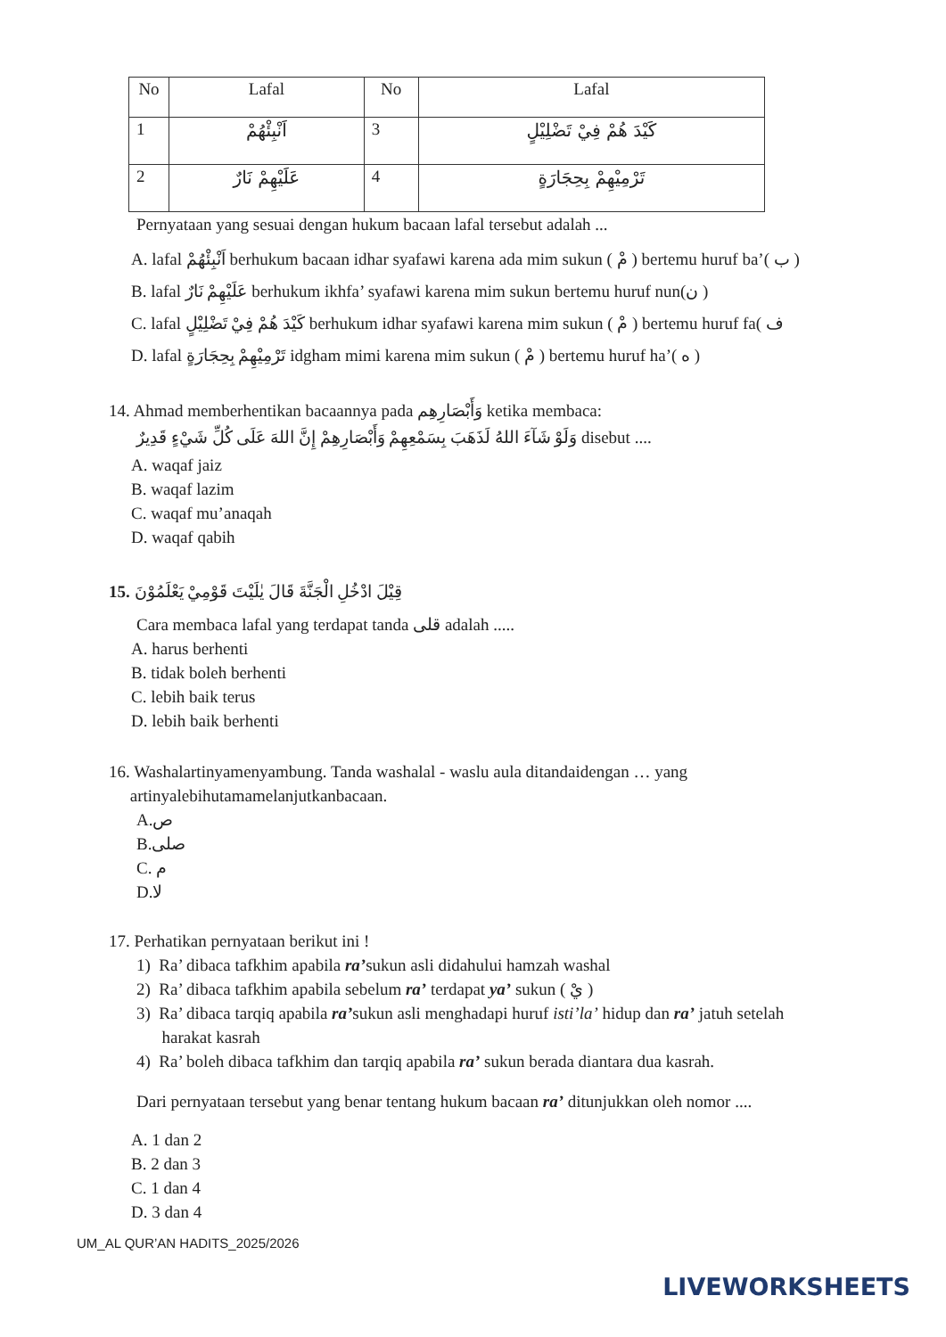| No | Lafal | No | Lafal |
| --- | --- | --- | --- |
| 1 | اَنْبِئْهُمْ | 3 | كَيْدَ هُمْ فِيْ تَضْلِيْلٍ |
| 2 | عَلَيْهِمْ نَارٌ | 4 | تَرْمِيْهِمْ بِحِجَارَةٍ |
Pernyataan yang sesuai dengan hukum bacaan lafal tersebut adalah ...
A. lafal اَنْبِئْهُمْ berhukum bacaan idhar syafawi karena ada mim sukun ( مْ ) bertemu huruf ba’( ب )
B. lafal عَلَيْهِمْ نَارٌ berhukum ikhfa’ syafawi karena mim sukun bertemu huruf nun(ن )
C. lafal كَيْدَ هُمْ فِيْ تَضْلِيْلٍ berhukum idhar syafawi karena mim sukun ( مْ ) bertemu huruf fa( ف
D. lafal تَرْمِيْهِمْ بِحِجَارَةٍ idgham mimi karena mim sukun ( مْ ) bertemu huruf ha’( ه )
14. Ahmad memberhentikan bacaannya pada وَأَبْصَارِهِم ketika membaca:
وَلَوْ شَآءَ اللهُ لَذَهَبَ بِسَمْعِهِمْ وَأَبْصَارِهِمْ إِنَّ اللهَ عَلَى كُلِّ شَيْءٍ قَدِيرٌ disebut ....
A. waqaf jaiz
B. waqaf lazim
C. waqaf mu’anaqah
D. waqaf qabih
15. قِيْلَ ادْخُلِ الْجَنَّةَ قَالَ يٰلَيْتَ قَوْمِيْ يَعْلَمُوْنَ
Cara membaca lafal yang terdapat tanda قلى adalah .....
A. harus berhenti
B. tidak boleh berhenti
C. lebih baik terus
D. lebih baik berhenti
16. Washalartinyamenyambung. Tanda washalal - waslu aula ditandaidengan … yang
artinyalebihutamamelanjutkanbacaan.
A.ص
B.صلى
C. م
D.لا
17. Perhatikan pernyataan berikut ini !
1) Ra’ dibaca tafkhim apabila ra’sukun asli didahului hamzah washal
2) Ra’ dibaca tafkhim apabila sebelum ra’ terdapat ya’ sukun ( يْ )
3) Ra’ dibaca tarqiq apabila ra’sukun asli menghadapi huruf isti’la’ hidup dan ra’ jatuh setelah
harakat kasrah
4) Ra’ boleh dibaca tafkhim dan tarqiq apabila ra’ sukun berada diantara dua kasrah.
Dari pernyataan tersebut yang benar tentang hukum bacaan ra’ ditunjukkan oleh nomor ....
A. 1 dan 2
B. 2 dan 3
C. 1 dan 4
D. 3 dan 4
UM_AL QUR’AN HADITS_2025/2026
LIVEWORKSHEETS